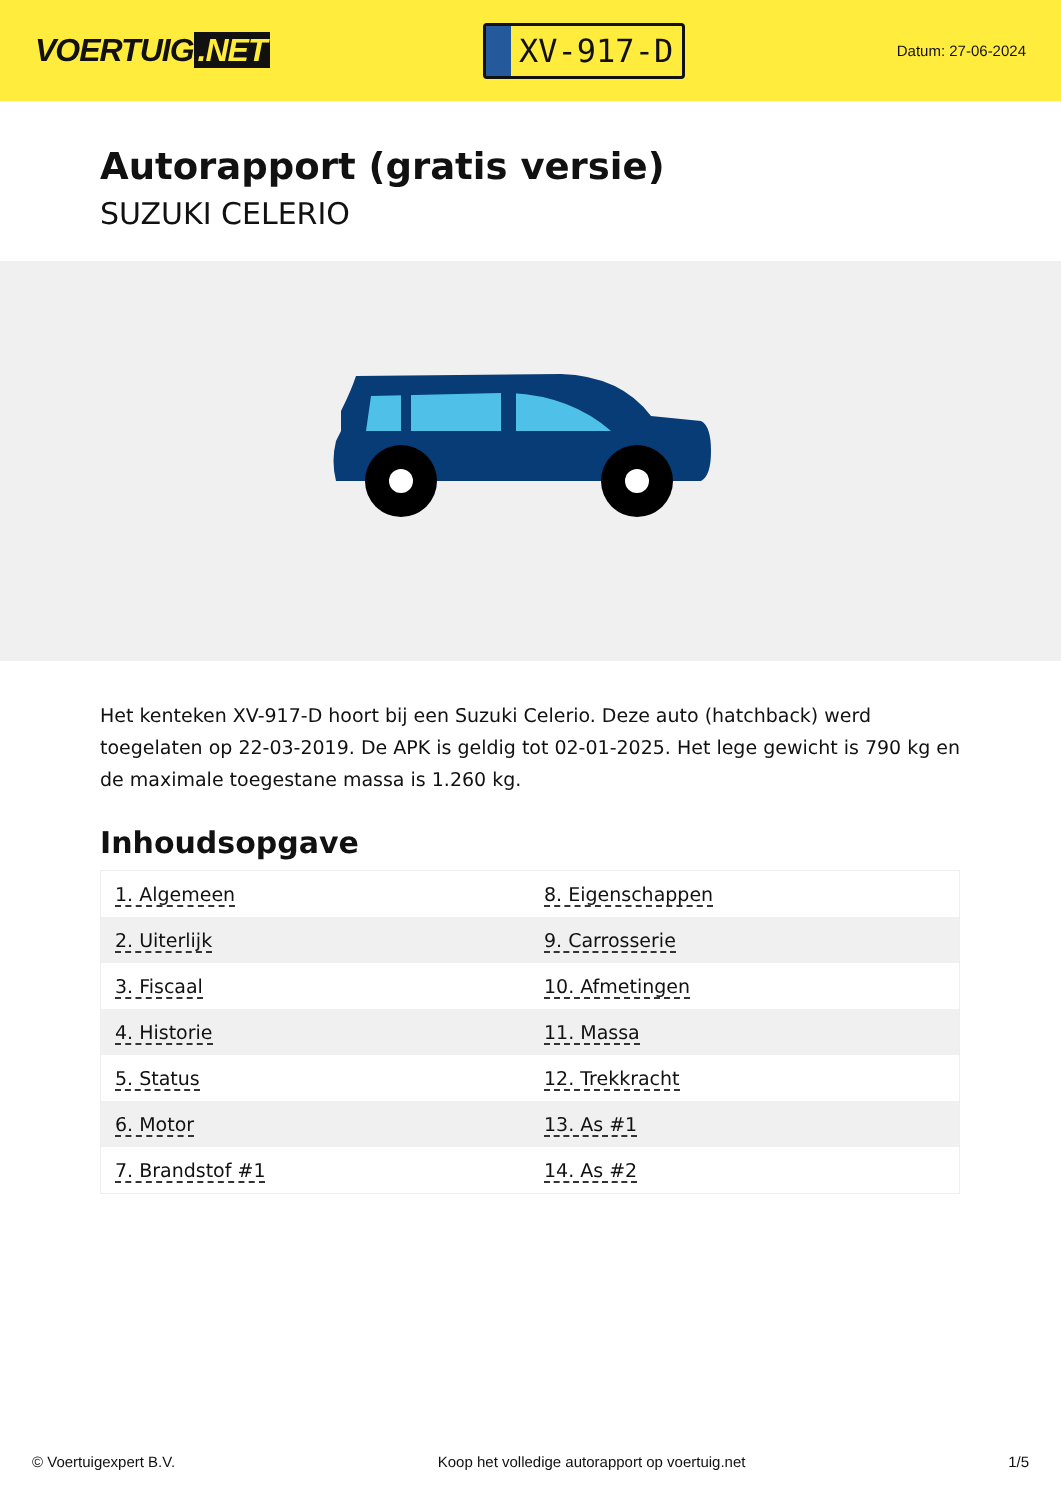VOERTUIG.NET
XV-917-D
Datum: 27-06-2024
Autorapport (gratis versie)
SUZUKI CELERIO
Het kenteken XV-917-D hoort bij een Suzuki Celerio. Deze auto (hatchback) werd toegelaten op 22-03-2019. De APK is geldig tot 02-01-2025. Het lege gewicht is 790 kg en de maximale toegestane massa is 1.260 kg.
Inhoudsopgave
| 1. Algemeen | 8. Eigenschappen |
| 2. Uiterlijk | 9. Carrosserie |
| 3. Fiscaal | 10. Afmetingen |
| 4. Historie | 11. Massa |
| 5. Status | 12. Trekkracht |
| 6. Motor | 13. As #1 |
| 7. Brandstof #1 | 14. As #2 |
© Voertuigexpert B.V. Koop het volledige autorapport op voertuig.net 1/5